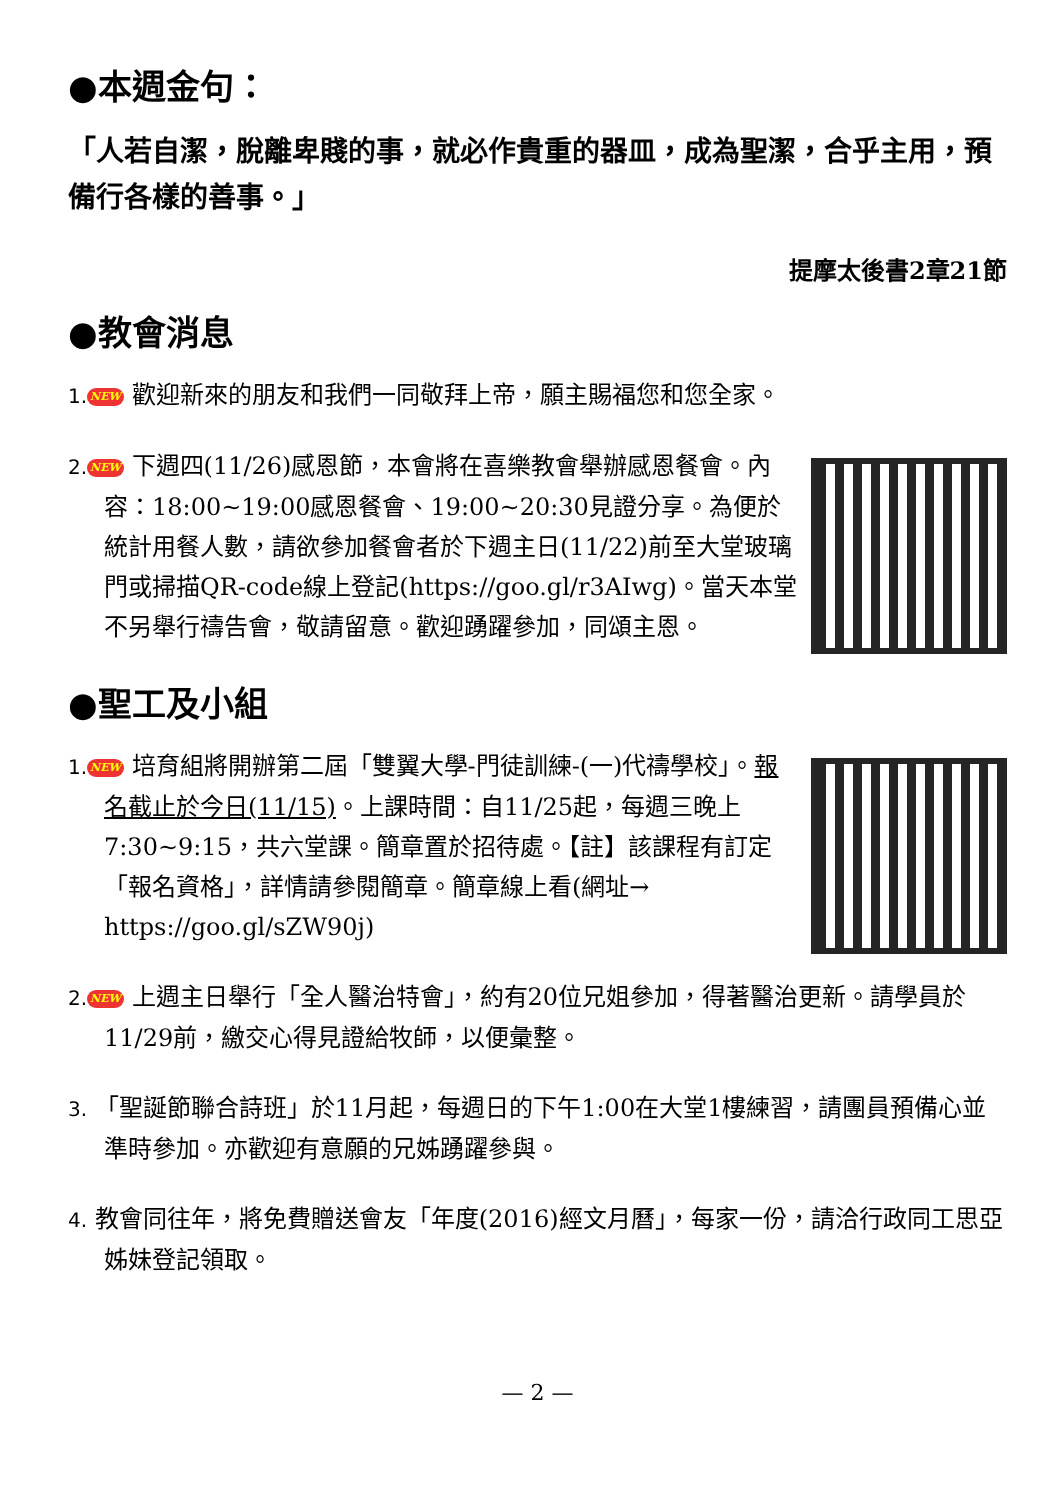●本週金句：
「人若自潔，脫離卑賤的事，就必作貴重的器皿，成為聖潔，合乎主用，預備行各樣的善事。」
提摩太後書2章21節
●教會消息
1. NEW 歡迎新來的朋友和我們一同敬拜上帝，願主賜福您和您全家。
2. NEW 下週四(11/26)感恩節，本會將在喜樂教會舉辦感恩餐會。內容：18:00~19:00感恩餐會、19:00~20:30見證分享。為便於統計用餐人數，請欲參加餐會者於下週主日(11/22)前至大堂玻璃門或掃描QR-code線上登記(https://goo.gl/r3AIwg)。當天本堂不另舉行禱告會，敬請留意。歡迎踴躍參加，同頌主恩。
●聖工及小組
1. NEW 培育組將開辦第二屆「雙翼大學-門徒訓練-(一)代禱學校」。報名截止於今日(11/15)。上課時間：自11/25起，每週三晚上7:30~9:15，共六堂課。簡章置於招待處。【註】該課程有訂定「報名資格」，詳情請參閱簡章。簡章線上看(網址→ https://goo.gl/sZW90j)
2. NEW 上週主日舉行「全人醫治特會」，約有20位兄姐參加，得著醫治更新。請學員於11/29前，繳交心得見證給牧師，以便彙整。
3. 「聖誕節聯合詩班」於11月起，每週日的下午1:00在大堂1樓練習，請團員預備心並準時參加。亦歡迎有意願的兄姊踴躍參與。
4. 教會同往年，將免費贈送會友「年度(2016)經文月曆」，每家一份，請洽行政同工思亞姊妹登記領取。
— 2 —